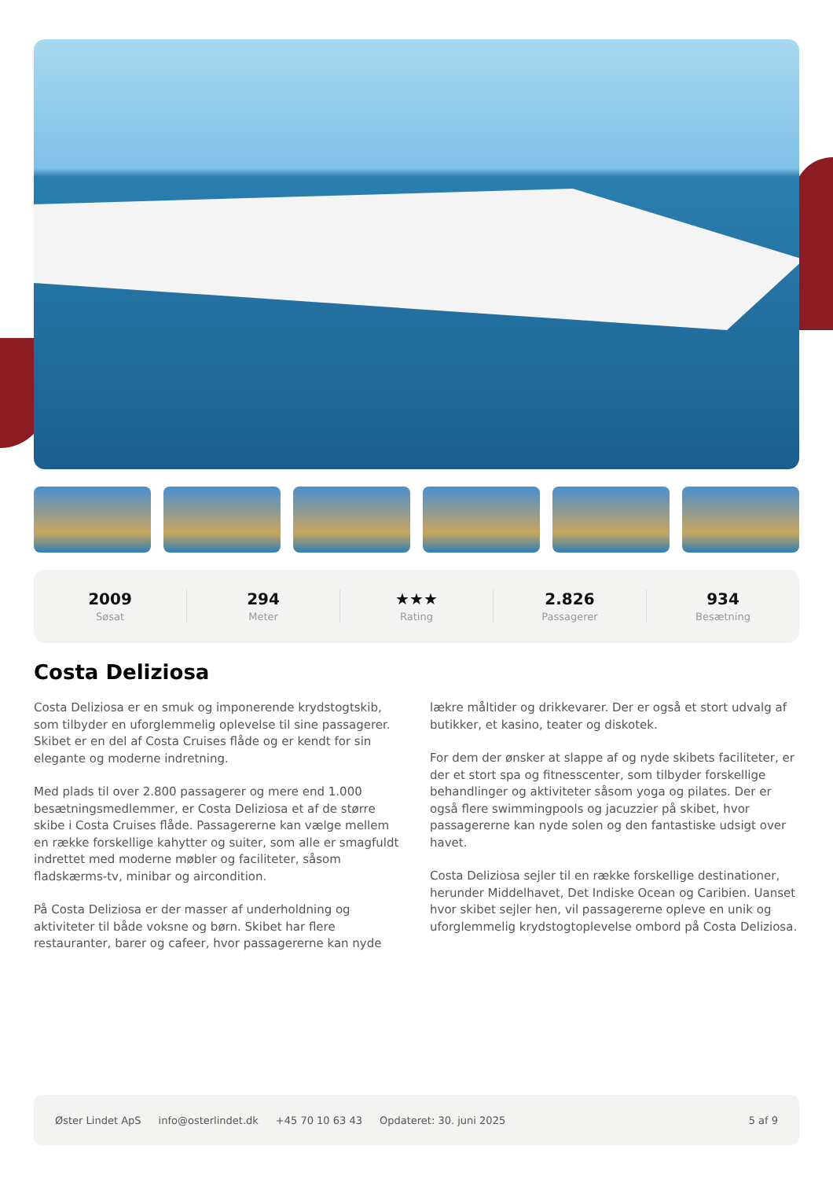2009
Søsat
294
Meter
★★★
Rating
2.826
Passagerer
934
Besætning
Costa Deliziosa
Costa Deliziosa er en smuk og imponerende krydstogtskib, som tilbyder en uforglemmelig oplevelse til sine passagerer. Skibet er en del af Costa Cruises flåde og er kendt for sin elegante og moderne indretning.
Med plads til over 2.800 passagerer og mere end 1.000 besætningsmedlemmer, er Costa Deliziosa et af de større skibe i Costa Cruises flåde. Passagererne kan vælge mellem en række forskellige kahytter og suiter, som alle er smagfuldt indrettet med moderne møbler og faciliteter, såsom fladskærms-tv, minibar og aircondition.
På Costa Deliziosa er der masser af underholdning og aktiviteter til både voksne og børn. Skibet har flere restauranter, barer og cafeer, hvor passagererne kan nyde lækre måltider og drikkevarer. Der er også et stort udvalg af butikker, et kasino, teater og diskotek.
For dem der ønsker at slappe af og nyde skibets faciliteter, er der et stort spa og fitnesscenter, som tilbyder forskellige behandlinger og aktiviteter såsom yoga og pilates. Der er også flere swimmingpools og jacuzzier på skibet, hvor passagererne kan nyde solen og den fantastiske udsigt over havet.
Costa Deliziosa sejler til en række forskellige destinationer, herunder Middelhavet, Det Indiske Ocean og Caribien. Uanset hvor skibet sejler hen, vil passagererne opleve en unik og uforglemmelig krydstogtoplevelse ombord på Costa Deliziosa.
Øster Lindet ApS info@osterlindet.dk +45 70 10 63 43 Opdateret: 30. juni 2025 5 af 9